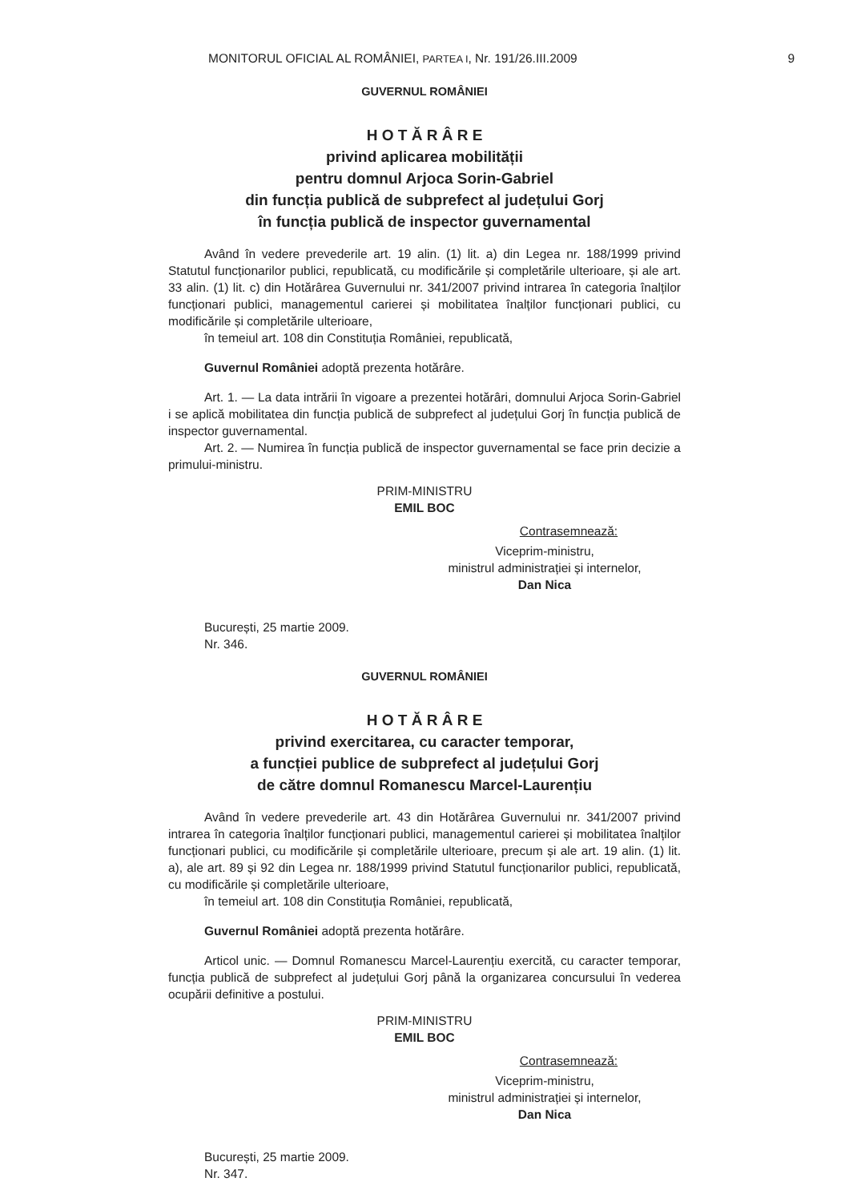MONITORUL OFICIAL AL ROMÂNIEI, PARTEA I, Nr. 191/26.III.2009 9
GUVERNUL ROMÂNIEI
H O T Ă R Â R E
privind aplicarea mobilității
pentru domnul Arjoca Sorin-Gabriel
din funcția publică de subprefect al județului Gorj
în funcția publică de inspector guvernamental
Având în vedere prevederile art. 19 alin. (1) lit. a) din Legea nr. 188/1999 privind Statutul funcționarilor publici, republicată, cu modificările și completările ulterioare, și ale art. 33 alin. (1) lit. c) din Hotărârea Guvernului nr. 341/2007 privind intrarea în categoria înalților funcționari publici, managementul carierei și mobilitatea înalților funcționari publici, cu modificările și completările ulterioare,
în temeiul art. 108 din Constituția României, republicată,
Guvernul României adoptă prezenta hotărâre.
Art. 1. — La data intrării în vigoare a prezentei hotărâri, domnului Arjoca Sorin-Gabriel i se aplică mobilitatea din funcția publică de subprefect al județului Gorj în funcția publică de inspector guvernamental.
Art. 2. — Numirea în funcția publică de inspector guvernamental se face prin decizie a primului-ministru.
PRIM-MINISTRU
EMIL BOC
Contrasemnează:
Viceprim-ministru,
ministrul administrației și internelor,
Dan Nica
București, 25 martie 2009.
Nr. 346.
GUVERNUL ROMÂNIEI
H O T Ă R Â R E
privind exercitarea, cu caracter temporar,
a funcției publice de subprefect al județului Gorj
de către domnul Romanescu Marcel-Laurențiu
Având în vedere prevederile art. 43 din Hotărârea Guvernului nr. 341/2007 privind intrarea în categoria înalților funcționari publici, managementul carierei și mobilitatea înalților funcționari publici, cu modificările și completările ulterioare, precum și ale art. 19 alin. (1) lit. a), ale art. 89 și 92 din Legea nr. 188/1999 privind Statutul funcționarilor publici, republicată, cu modificările și completările ulterioare,
în temeiul art. 108 din Constituția României, republicată,
Guvernul României adoptă prezenta hotărâre.
Articol unic. — Domnul Romanescu Marcel-Laurențiu exercită, cu caracter temporar, funcția publică de subprefect al județului Gorj până la organizarea concursului în vederea ocupării definitive a postului.
PRIM-MINISTRU
EMIL BOC
Contrasemnează:
Viceprim-ministru,
ministrul administrației și internelor,
Dan Nica
București, 25 martie 2009.
Nr. 347.